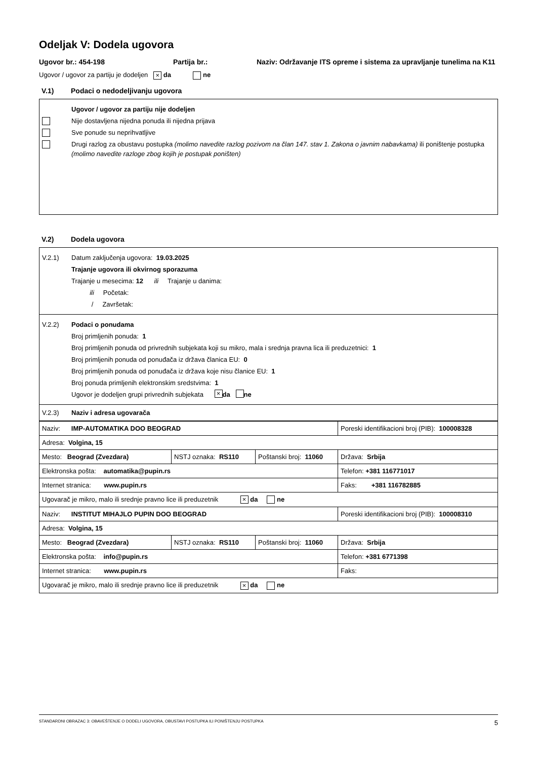Odeljak V: Dodela ugovora
Ugovor br.: 454-198 Partija br.: Naziv: Održavanje ITS opreme i sistema za upravljanje tunelima na K11
Ugovor / ugovor za partiju je dodeljen × da ne
V.1) Podaci o nedodeljivanju ugovora
Ugovor / ugovor za partiju nije dodeljen
Nije dostavljena nijedna ponuda ili nijedna prijava
Sve ponude su neprihvatljive
Drugi razlog za obustavu postupka (molimo navedite razlog pozivom na član 147. stav 1. Zakona o javnim nabavkama) ili poništenje postupka (molimo navedite razloge zbog kojih je postupak poništen)
V.2) Dodela ugovora
V.2.1)
Datum zaključenja ugovora: 19.03.2025
Trajanje ugovora ili okvirnog sporazuma
Trajanje u mesecima: 12 ili Trajanje u danima:
ili Početak:
/ Završetak:
V.2.2) Podaci o ponudama
Broj primljenih ponuda: 1
Broj primljenih ponuda od privrednih subjekata koji su mikro, mala i srednja pravna lica ili preduzetnici: 1
Broj primljenih ponuda od ponuđača iz država članica EU: 0
Broj primljenih ponuda od ponuđača iz država koje nisu članice EU: 1
Broj ponuda primljenih elektronskim sredstvima: 1
Ugovor je dodeljen grupi privrednih subjekata × da ne
V.2.3) Naziv i adresa ugovarača
| Naziv: IMP-AUTOMATIKA DOO BEOGRAD | | | Poreski identifikacioni broj (PIB): 100008328 |
| Adresa: Volgina, 15 | | | |
| Mesto: Beograd (Zvezdara) | NSTJ oznaka: RS110 | Poštanski broj: 11060 | Država: Srbija |
| Elektronska pošta: automatika@pupin.rs | | | Telefon: +381 116771017 |
| Internet stranica: www.pupin.rs | | | Faks: +381 116782885 |
| Ugovarač je mikro, malo ili srednje pravno lice ili preduzetnik × da ne | | | |
| Naziv: INSTITUT MIHAJLO PUPIN DOO BEOGRAD | | | Poreski identifikacioni broj (PIB): 100008310 |
| Adresa: Volgina, 15 | | | |
| Mesto: Beograd (Zvezdara) | NSTJ oznaka: RS110 | Poštanski broj: 11060 | Država: Srbija |
| Elektronska pošta: info@pupin.rs | | | Telefon: +381 6771398 |
| Internet stranica: www.pupin.rs | | | Faks: |
| Ugovarač je mikro, malo ili srednje pravno lice ili preduzetnik × da ne | | | |
STANDARDNI OBRAZAC 3: OBAVEŠTENJE O DODELI UGOVORA, OBUSTAVI POSTUPKA ILI PONIŠTENJU POSTUPKA 5